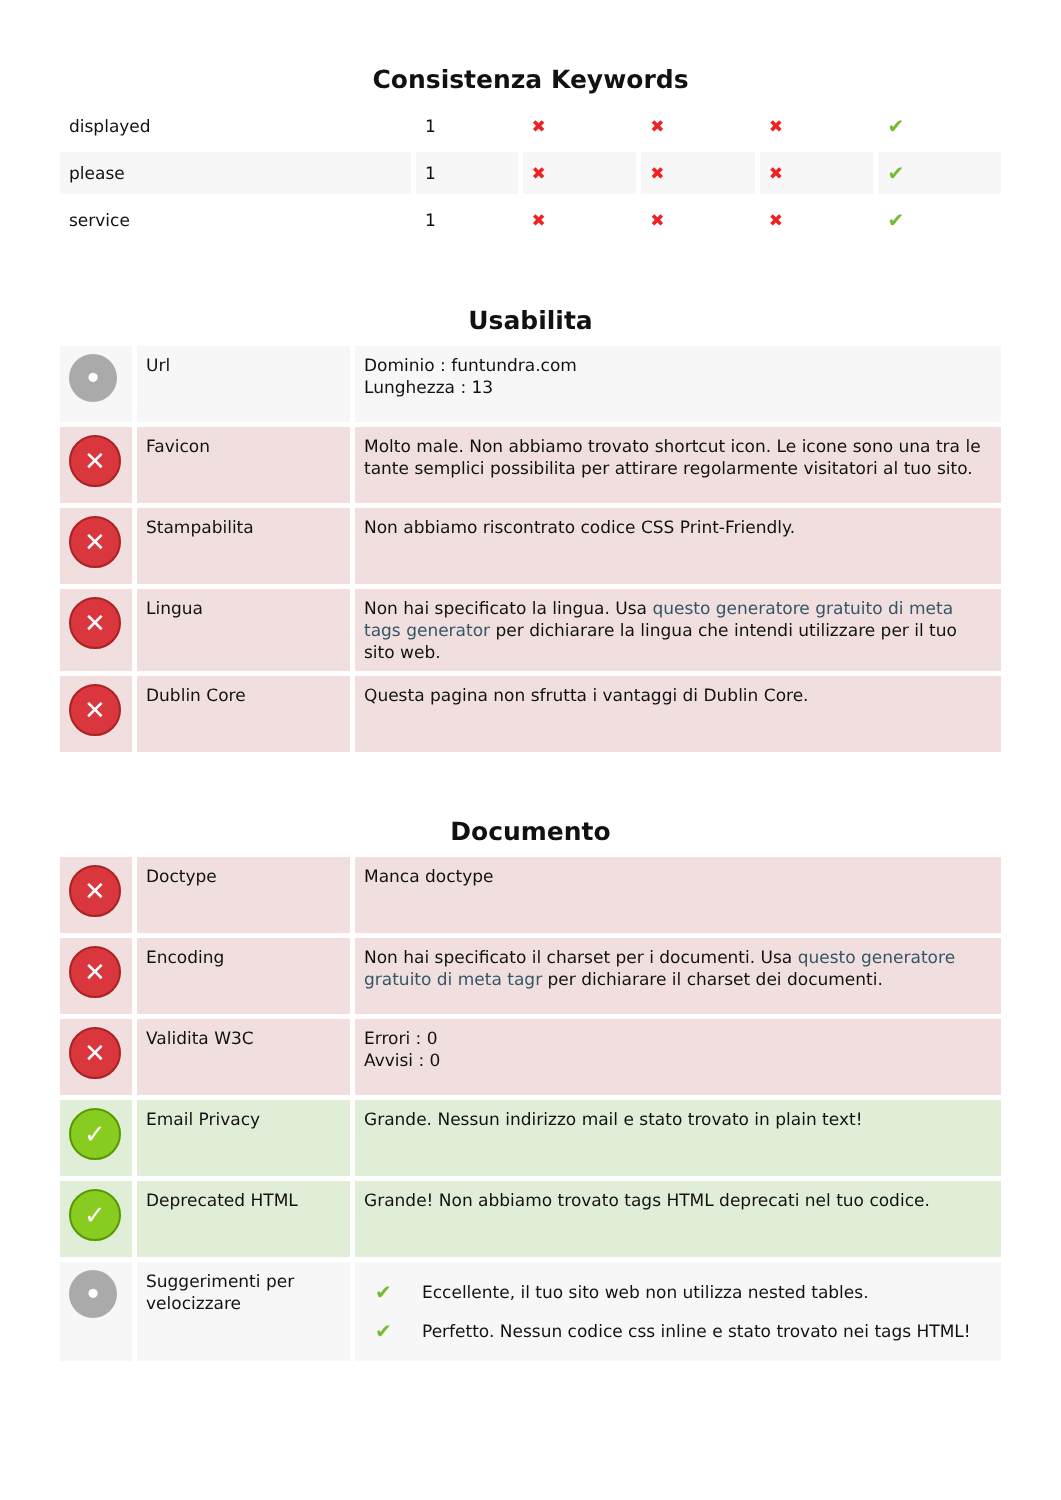Consistenza Keywords
| displayed | 1 | ✖ | ✖ | ✖ | ✔ |
| please | 1 | ✖ | ✖ | ✖ | ✔ |
| service | 1 | ✖ | ✖ | ✖ | ✔ |
Usabilita
| • | Url | Dominio : funtundra.com Lunghezza : 13 |
| ✕ | Favicon | Molto male. Non abbiamo trovato shortcut icon. Le icone sono una tra le tante semplici possibilita per attirare regolarmente visitatori al tuo sito. |
| ✕ | Stampabilita | Non abbiamo riscontrato codice CSS Print-Friendly. |
| ✕ | Lingua | Non hai specificato la lingua. Usa questo generatore gratuito di meta tags generator per dichiarare la lingua che intendi utilizzare per il tuo sito web. |
| ✕ | Dublin Core | Questa pagina non sfrutta i vantaggi di Dublin Core. |
Documento
| ✕ | Doctype | Manca doctype |
| ✕ | Encoding | Non hai specificato il charset per i documenti. Usa questo generatore gratuito di meta tagr per dichiarare il charset dei documenti. |
| ✕ | Validita W3C | Errori : 0 Avvisi : 0 |
| ✓ | Email Privacy | Grande. Nessun indirizzo mail e stato trovato in plain text! |
| ✓ | Deprecated HTML | Grande! Non abbiamo trovato tags HTML deprecati nel tuo codice. |
| • | Suggerimenti per velocizzare | / ✔ / Eccellente, il tuo sito web non utilizza nested tables. / / ✔ / Perfetto. Nessun codice css inline e stato trovato nei tags HTML! / |